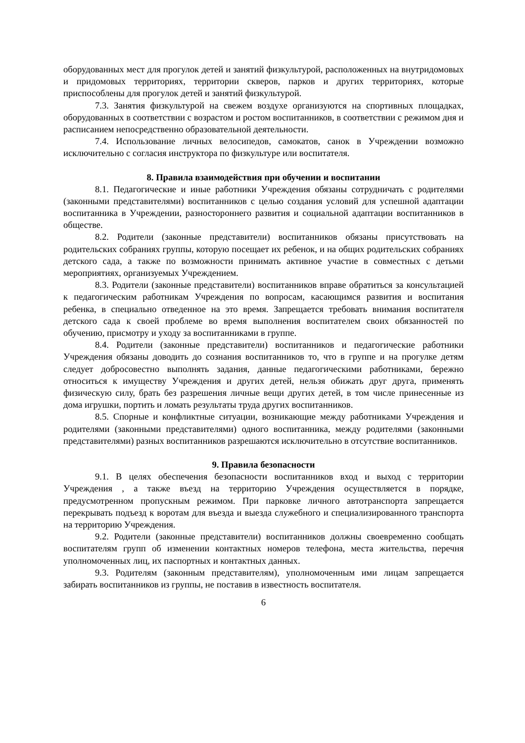оборудованных мест для прогулок детей и занятий физкультурой, расположенных на внутридомовых и придомовых территориях, территории скверов, парков и других территориях, которые приспособлены для прогулок детей и занятий физкультурой.
7.3. Занятия физкультурой на свежем воздухе организуются на спортивных площадках, оборудованных в соответствии с возрастом и ростом воспитанников, в соответствии с режимом дня и расписанием непосредственно образовательной деятельности.
7.4. Использование личных велосипедов, самокатов, санок в Учреждении возможно исключительно с согласия инструктора по физкультуре или воспитателя.
8. Правила взаимодействия при обучении и воспитании
8.1. Педагогические и иные работники Учреждения обязаны сотрудничать с родителями (законными представителями) воспитанников с целью создания условий для успешной адаптации воспитанника в Учреждении, разностороннего развития и социальной адаптации воспитанников в обществе.
8.2. Родители (законные представители) воспитанников обязаны присутствовать на родительских собраниях группы, которую посещает их ребенок, и на общих родительских собраниях детского сада, а также по возможности принимать активное участие в совместных с детьми мероприятиях, организуемых Учреждением.
8.3. Родители (законные представители) воспитанников вправе обратиться за консультацией к педагогическим работникам Учреждения по вопросам, касающимся развития и воспитания ребенка, в специально отведенное на это время. Запрещается требовать внимания воспитателя детского сада к своей проблеме во время выполнения воспитателем своих обязанностей по обучению, присмотру и уходу за воспитанниками в группе.
8.4. Родители (законные представители) воспитанников и педагогические работники Учреждения обязаны доводить до сознания воспитанников то, что в группе и на прогулке детям следует добросовестно выполнять задания, данные педагогическими работниками, бережно относиться к имуществу Учреждения и других детей, нельзя обижать друг друга, применять физическую силу, брать без разрешения личные вещи других детей, в том числе принесенные из дома игрушки, портить и ломать результаты труда других воспитанников.
8.5. Спорные и конфликтные ситуации, возникающие между работниками Учреждения и родителями (законными представителями) одного воспитанника, между родителями (законными представителями) разных воспитанников разрешаются исключительно в отсутствие воспитанников.
9. Правила безопасности
9.1. В целях обеспечения безопасности воспитанников вход и выход с территории Учреждения , а также въезд на территорию Учреждения осуществляется в порядке, предусмотренном пропускным режимом. При парковке личного автотранспорта запрещается перекрывать подъезд к воротам для въезда и выезда служебного и специализированного транспорта на территорию Учреждения.
9.2. Родители (законные представители) воспитанников должны своевременно сообщать воспитателям групп об изменении контактных номеров телефона, места жительства, перечня уполномоченных лиц, их паспортных и контактных данных.
9.3. Родителям (законным представителям), уполномоченным ими лицам запрещается забирать воспитанников из группы, не поставив в известность воспитателя.
6